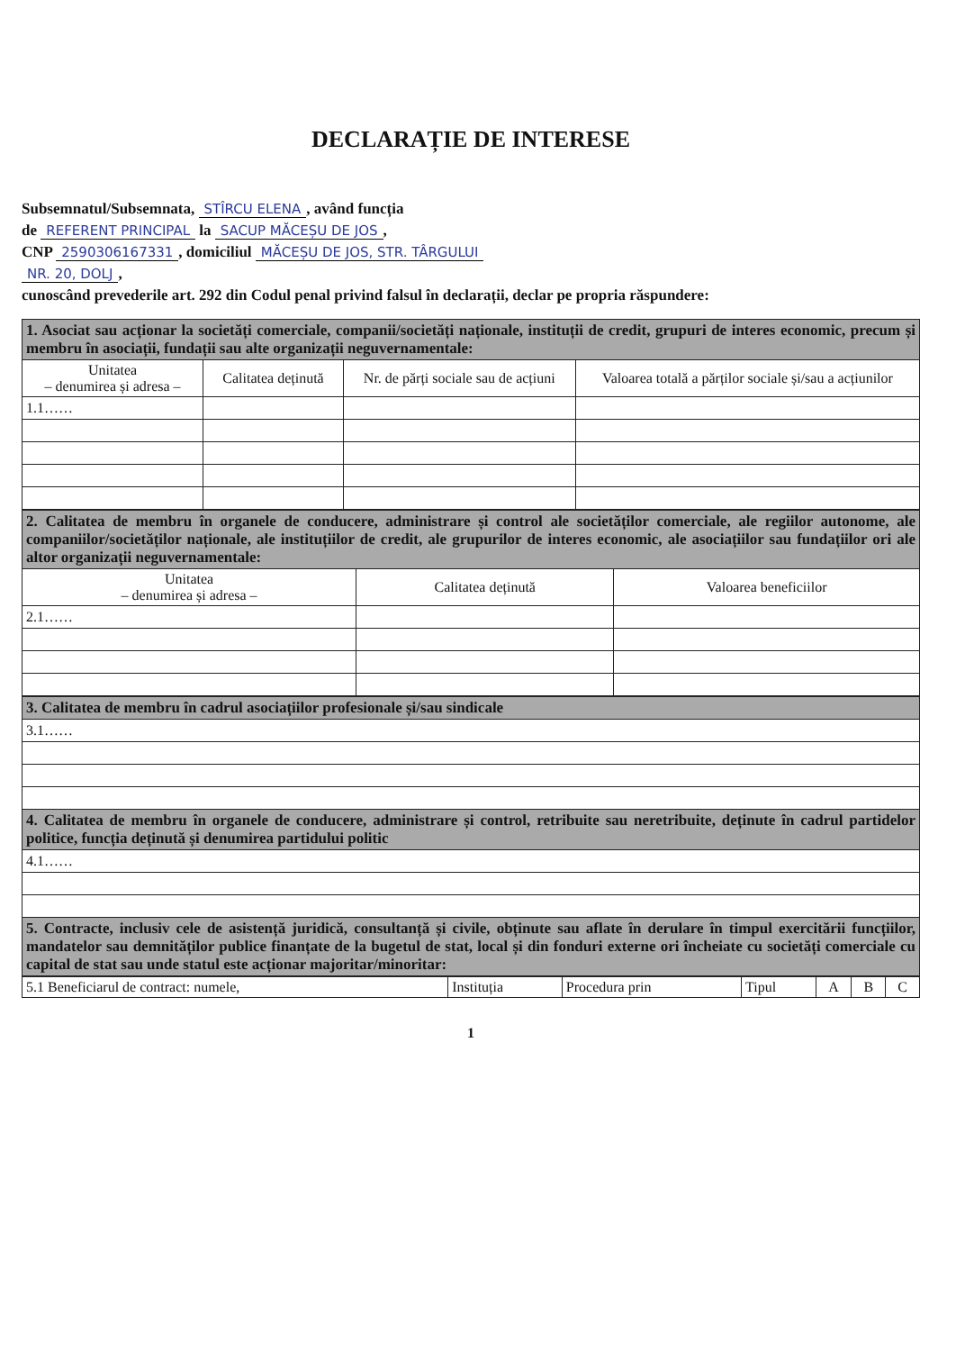DECLARAȚIE DE INTERESE
Subsemnatul/Subsemnata, STÎRCU ELENA, având funcția
de REFERENT PRINCIPAL la SACUP MĂCEȘU DE JOS,
CNP 2590306167331, domiciliul MĂCEȘU DE JOS, STR. TÂRGULUI
NR. 20, DOLJ,
cunoscând prevederile art. 292 din Codul penal privind falsul în declarații, declar pe propria răspundere:
| 1. Asociat sau acționar la societăți comerciale, companii/societăți naționale, instituții de credit, grupuri de interes economic, precum și membru în asociații, fundații sau alte organizații neguvernamentale: | | | |
| Unitatea – denumirea și adresa – | Calitatea deținută | Nr. de părți sociale sau de acțiuni | Valoarea totală a părților sociale și/sau a acțiunilor |
| 1.1…… | | | |
| 2. Calitatea de membru în organele de conducere, administrare și control ale societăților comerciale, ale regiilor autonome, ale companiilor/societăților naționale, ale instituțiilor de credit, ale grupurilor de interes economic, ale asociațiilor sau fundațiilor ori ale altor organizații neguvernamentale: | | |
| Unitatea – denumirea și adresa – | Calitatea deținută | Valoarea beneficiilor |
| 2.1…… | | |
| 3. Calitatea de membru în cadrul asociațiilor profesionale și/sau sindicale |
| 3.1…… |
| 4. Calitatea de membru în organele de conducere, administrare și control, retribuite sau neretribuite, deținute în cadrul partidelor politice, funcția deținută și denumirea partidului politic |
| 4.1…… |
| 5. Contracte, inclusiv cele de asistență juridică, consultanță și civile, obținute sau aflate în derulare în timpul exercitării funcțiilor, mandatelor sau demnităților publice finanțate de la bugetul de stat, local și din fonduri externe ori încheiate cu societăți comerciale cu capital de stat sau unde statul este acționar majoritar/minoritar: |
| 5.1 Beneficiarul de contract: numele, | Instituția | Procedura prin | Tipul | A | B | C |
1